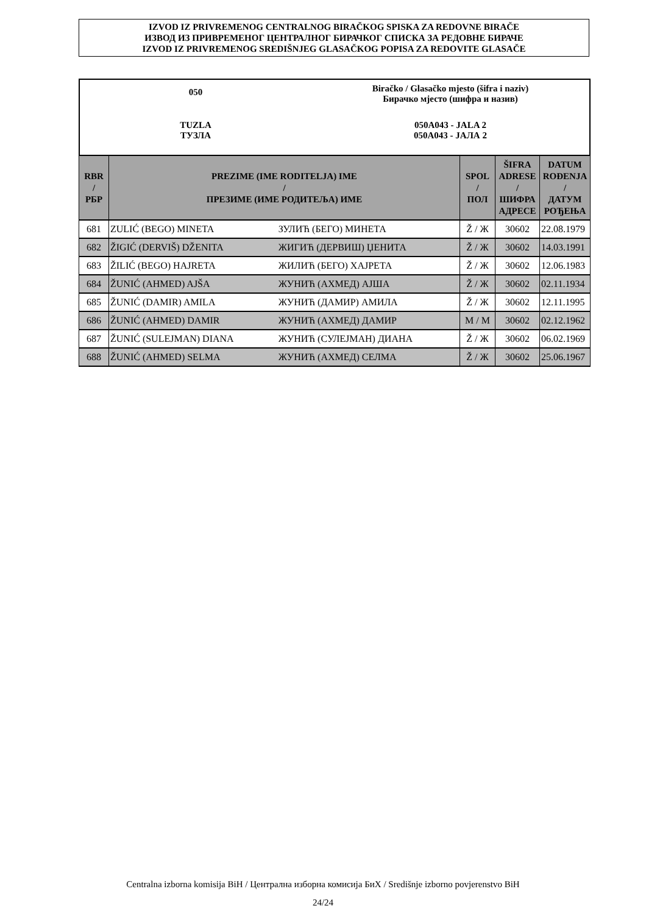IZVOD IZ PRIVREMENOG CENTRALNOG BIRAČKOG SPISKA ZA REDOVNE BIRAČE
ИЗВОД ИЗ ПРИВРЕМЕНОГ ЦЕНТРАЛНОГ БИРАЧКОГ СПИСКА ЗА РЕДОВНЕ БИРАЧЕ
IZVOD IZ PRIVREMENOG SREDIŠNJEG GLASAČKOG POPISA ZA REDOVITE GLASAČE
050
Biračko / Glasačko mjesto (šifra i naziv)
Бирачко мјесто (шифра и назив)
TUZLA
ТУЗЛА
050A043 - JALA 2
050A043 - ЈАЛА 2
| RBR / РБР | PREZIME (IME RODITELJA) IME / ПРЕЗИМЕ (ИМЕ РОДИТЕЉА) ИМЕ | | SPOL / ПОЛ | ŠIFRA ADRESE / ШИФРА АДРЕСЕ | DATUM ROĐENJA / ДАТУМ РОЂЕЊА |
| --- | --- | --- | --- | --- | --- |
| 681 | ZULIĆ (BEGO) MINETA | ЗУЛИЋ (БЕГО) МИНЕТА | Ž / Ж | 30602 | 22.08.1979 |
| 682 | ŽIGIĆ (DERVIŠ) DŽENITA | ЖИГИЋ (ДЕРВИШ) ЏЕНИТА | Ž / Ж | 30602 | 14.03.1991 |
| 683 | ŽILIĆ (BEGO) HAJRETA | ЖИЛИЋ (БЕГО) ХАЈРЕТА | Ž / Ж | 30602 | 12.06.1983 |
| 684 | ŽUNIĆ (AHMED) AJŠA | ЖУНИЋ (АХМЕД) АЈША | Ž / Ж | 30602 | 02.11.1934 |
| 685 | ŽUNIĆ (DAMIR) AMILA | ЖУНИЋ (ДАМИР) АМИЛА | Ž / Ж | 30602 | 12.11.1995 |
| 686 | ŽUNIĆ (AHMED) DAMIR | ЖУНИЋ (АХМЕД) ДАМИР | M / М | 30602 | 02.12.1962 |
| 687 | ŽUNIĆ (SULEJMAN) DIANA | ЖУНИЋ (СУЛЕЈМАН) ДИАНА | Ž / Ж | 30602 | 06.02.1969 |
| 688 | ŽUNIĆ (AHMED) SELMA | ЖУНИЋ (АХМЕД) СЕЛМА | Ž / Ж | 30602 | 25.06.1967 |
Centralna izborna komisija BiH / Централна изборна комисија БиХ / Središnje izborno povjerenstvo BiH
24/24